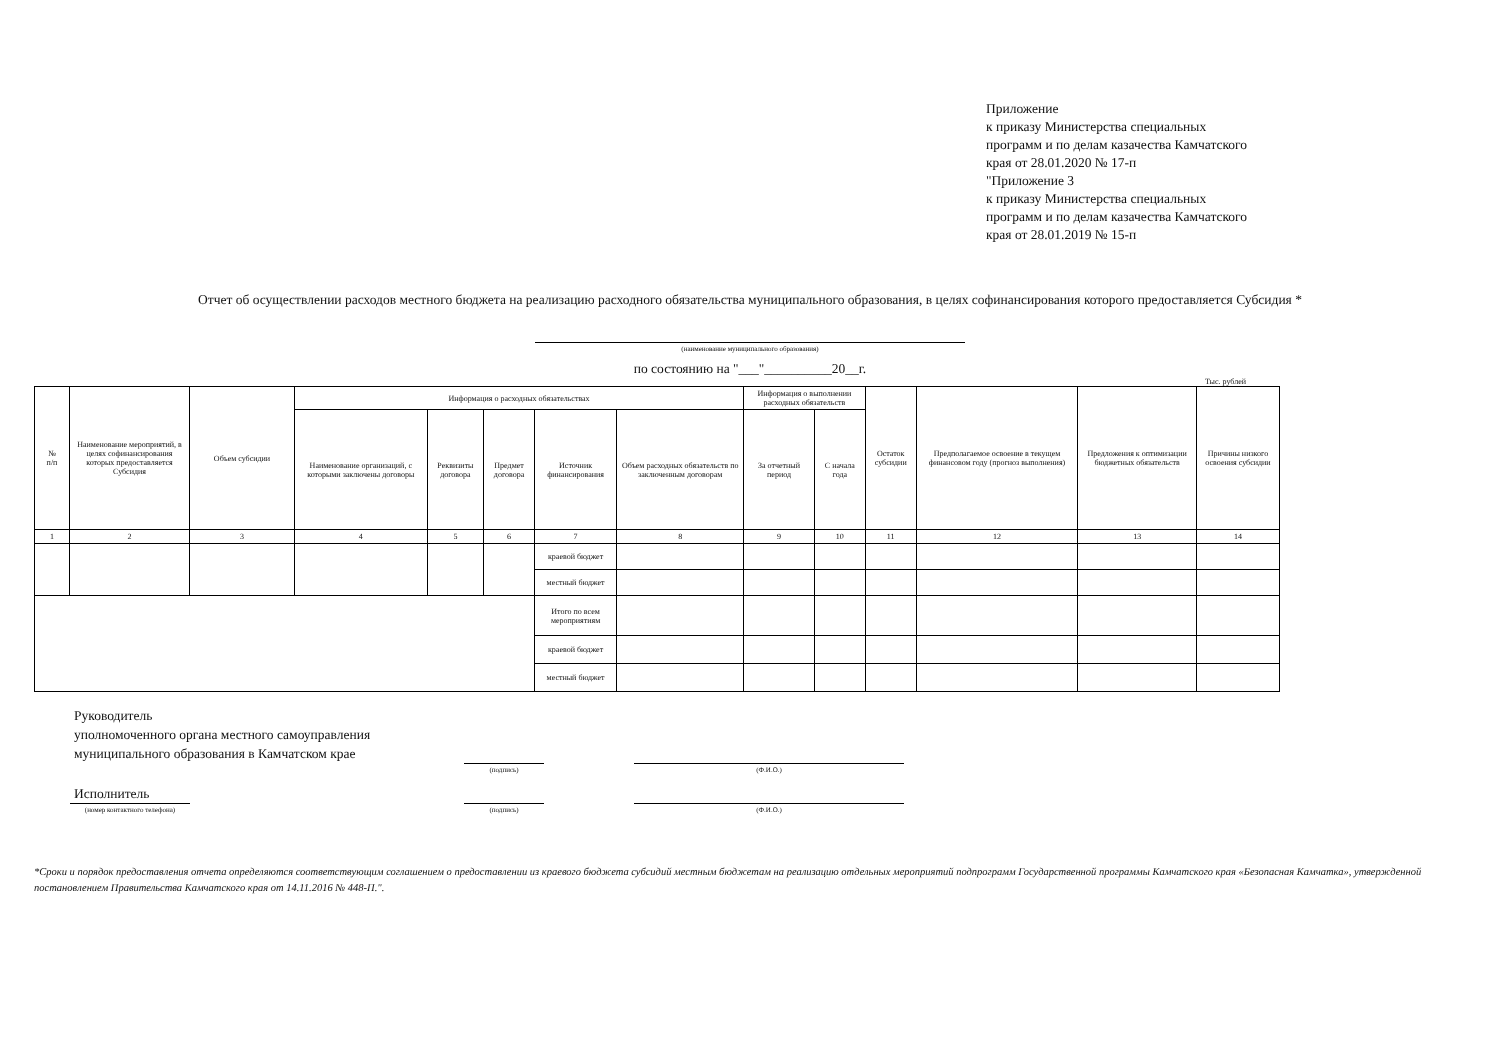Приложение
к приказу Министерства специальных
программ и по делам казачества Камчатского
края от 28.01.2020 № 17-п
"Приложение 3
к приказу Министерства специальных
программ и по делам казачества Камчатского
края от 28.01.2019 № 15-п
Отчет об осуществлении расходов местного бюджета на реализацию расходного обязательства муниципального образования, в целях софинансирования которого предоставляется Субсидия *
(наименование муниципального образования)
по состоянию на "___"__________20__г.
Тыс. рублей
| № п/п | Наименование мероприятий, в целях софинансирования которых предоставляется Субсидия | Объем субсидии | Информация о расходных обязательствах | | | | | Информация о выполнении расходных обязательств | | Остаток субсидии | Предполагаемое освоение в текущем финансовом году (прогноз выполнения) | Предложения к оптимизации бюджетных обязательств | Причины низкого освоения субсидии |
| --- | --- | --- | --- | --- | --- | --- | --- | --- | --- | --- | --- | --- | --- |
| | | | Наименование организаций, с которыми заключены договоры | Реквизиты договора | Предмет договора | Источник финансирования | Объем расходных обязательств по заключенным договорам | За отчетный период | С начала года | | | | |
| 1 | 2 | 3 | 4 | 5 | 6 | 7 | 8 | 9 | 10 | 11 | 12 | 13 | 14 |
| | | | | | | краевой бюджет | | | | | | | |
| | | | | | | местный бюджет | | | | | | | |
| | | | | | | Итого по всем мероприятиям | | | | | | | |
| | | | | | | краевой бюджет | | | | | | | |
| | | | | | | местный бюджет | | | | | | | |
Руководитель
уполномоченного органа местного самоуправления
муниципального образования в Камчатском крае
(подпись)
(Ф.И.О.)
Исполнитель
(номер контактного телефона)
(подпись)
(Ф.И.О.)
*Сроки и порядок предоставления отчета определяются соответствующим соглашением о предоставлении из краевого бюджета субсидий местным бюджетам на реализацию отдельных мероприятий подпрограмм Государственной программы Камчатского края «Безопасная Камчатка», утвержденной постановлением Правительства Камчатского края от 14.11.2016 № 448-П.".